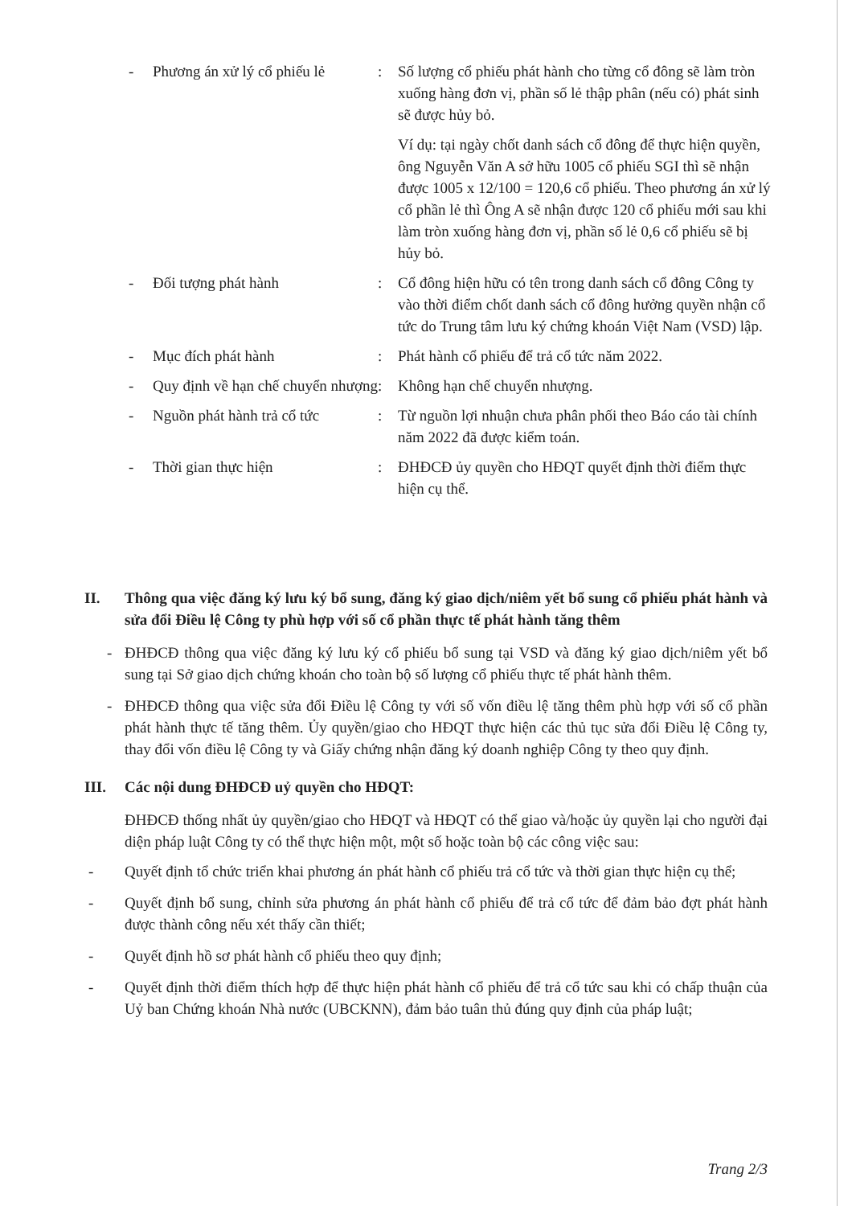| - | Phương án xử lý cổ phiếu lẻ | : | Số lượng cổ phiếu phát hành cho từng cổ đông sẽ làm tròn xuống hàng đơn vị, phần số lẻ thập phân (nếu có) phát sinh sẽ được hủy bỏ. Ví dụ: tại ngày chốt danh sách cổ đông để thực hiện quyền, ông Nguyễn Văn A sở hữu 1005 cổ phiếu SGI thì sẽ nhận được 1005 x 12/100 = 120,6 cổ phiếu. Theo phương án xử lý cổ phần lẻ thì Ông A sẽ nhận được 120 cổ phiếu mới sau khi làm tròn xuống hàng đơn vị, phần số lẻ 0,6 cổ phiếu sẽ bị hủy bỏ. |
| - | Đối tượng phát hành | : | Cổ đông hiện hữu có tên trong danh sách cổ đông Công ty vào thời điểm chốt danh sách cổ đông hưởng quyền nhận cổ tức do Trung tâm lưu ký chứng khoán Việt Nam (VSD) lập. |
| - | Mục đích phát hành | : | Phát hành cổ phiếu để trả cổ tức năm 2022. |
| - | Quy định về hạn chế chuyển nhượng | : | Không hạn chế chuyển nhượng. |
| - | Nguồn phát hành trả cổ tức | : | Từ nguồn lợi nhuận chưa phân phối theo Báo cáo tài chính năm 2022 đã được kiểm toán. |
| - | Thời gian thực hiện | : | ĐHĐCĐ ủy quyền cho HĐQT quyết định thời điểm thực hiện cụ thể. |
II. Thông qua việc đăng ký lưu ký bổ sung, đăng ký giao dịch/niêm yết bổ sung cổ phiếu phát hành và sửa đổi Điều lệ Công ty phù hợp với số cổ phần thực tế phát hành tăng thêm
- ĐHĐCĐ thông qua việc đăng ký lưu ký cổ phiếu bổ sung tại VSD và đăng ký giao dịch/niêm yết bổ sung tại Sở giao dịch chứng khoán cho toàn bộ số lượng cổ phiếu thực tế phát hành thêm.
- ĐHĐCĐ thông qua việc sửa đổi Điều lệ Công ty với số vốn điều lệ tăng thêm phù hợp với số cổ phần phát hành thực tế tăng thêm. Ủy quyền/giao cho HĐQT thực hiện các thủ tục sửa đổi Điều lệ Công ty, thay đổi vốn điều lệ Công ty và Giấy chứng nhận đăng ký doanh nghiệp Công ty theo quy định.
III. Các nội dung ĐHĐCĐ uỷ quyền cho HĐQT:
ĐHĐCĐ thống nhất ủy quyền/giao cho HĐQT và HĐQT có thể giao và/hoặc ủy quyền lại cho người đại diện pháp luật Công ty có thể thực hiện một, một số hoặc toàn bộ các công việc sau:
- Quyết định tổ chức triển khai phương án phát hành cổ phiếu trả cổ tức và thời gian thực hiện cụ thể;
- Quyết định bổ sung, chỉnh sửa phương án phát hành cổ phiếu để trả cổ tức để đảm bảo đợt phát hành được thành công nếu xét thấy cần thiết;
- Quyết định hồ sơ phát hành cổ phiếu theo quy định;
- Quyết định thời điểm thích hợp để thực hiện phát hành cổ phiếu để trả cổ tức sau khi có chấp thuận của Uỷ ban Chứng khoán Nhà nước (UBCKNN), đảm bảo tuân thủ đúng quy định của pháp luật;
Trang 2/3